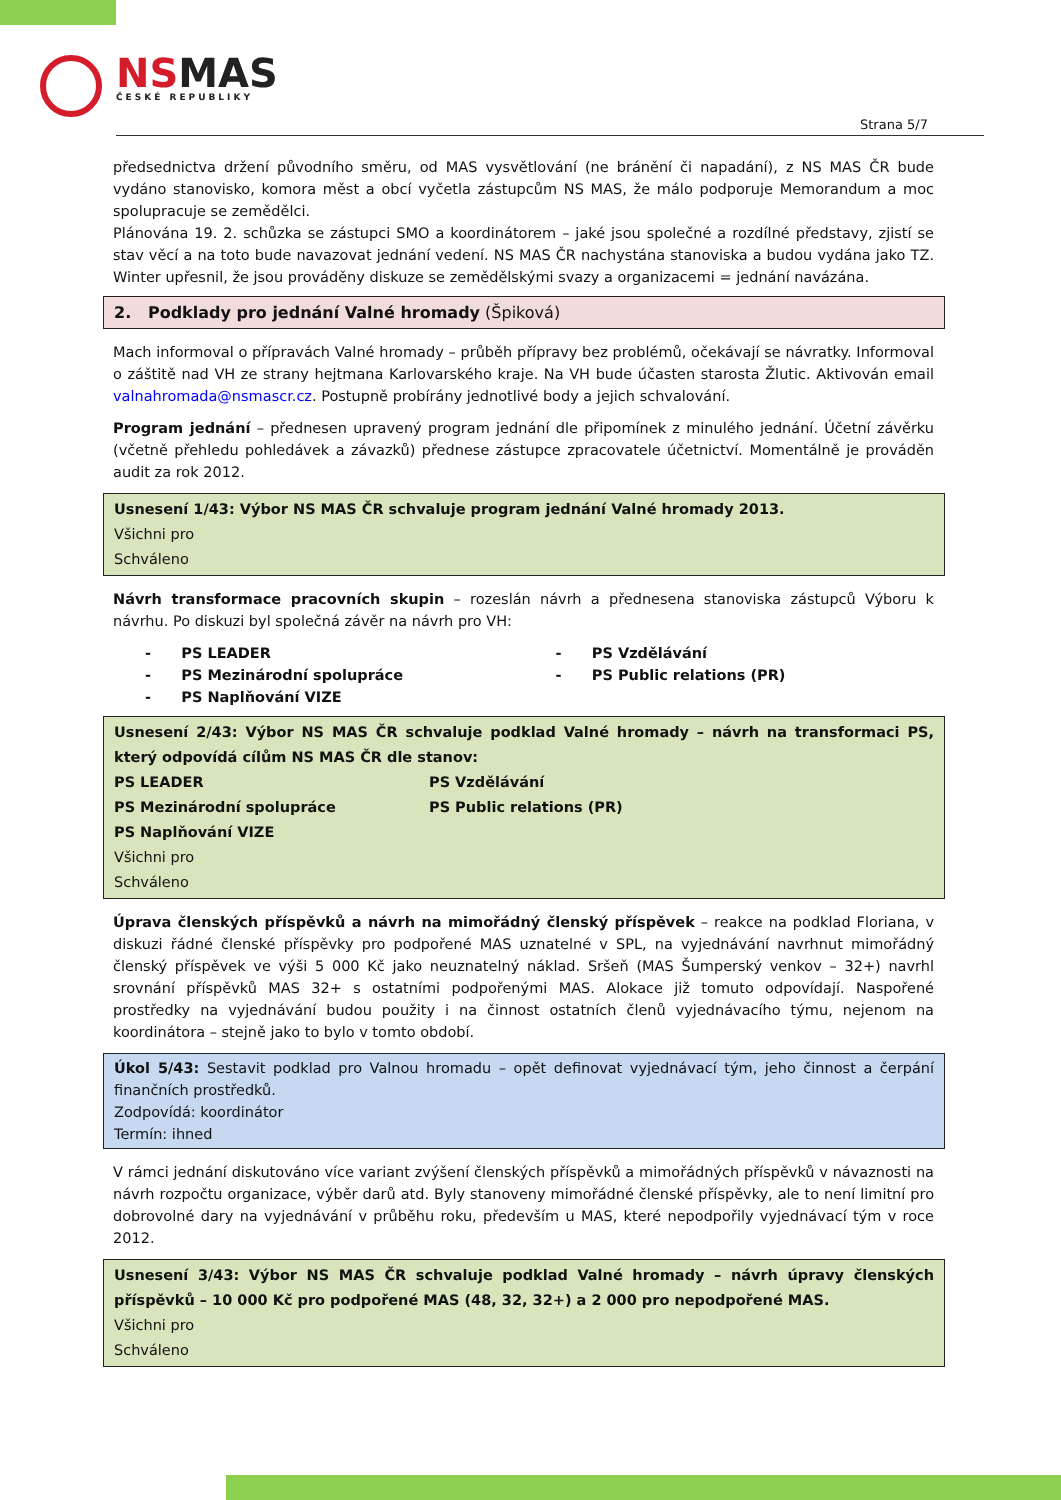NSMAS
ČESKÉ REPUBLIKY
Strana 5/7
předsednictva držení původního směru, od MAS vysvětlování (ne bránění či napadání), z NS MAS ČR bude vydáno stanovisko, komora měst a obcí vyčetla zástupcům NS MAS, že málo podporuje Memorandum a moc spolupracuje se zemědělci.
Plánována 19. 2. schůzka se zástupci SMO a koordinátorem – jaké jsou společné a rozdílné představy, zjistí se stav věcí a na toto bude navazovat jednání vedení. NS MAS ČR nachystána stanoviska a budou vydána jako TZ. Winter upřesnil, že jsou prováděny diskuze se zemědělskými svazy a organizacemi = jednání navázána.
2. Podklady pro jednání Valné hromady (Špiková)
Mach informoval o přípravách Valné hromady – průběh přípravy bez problémů, očekávají se návratky. Informoval o záštitě nad VH ze strany hejtmana Karlovarského kraje. Na VH bude účasten starosta Žlutic. Aktivován email valnahromada@nsmascr.cz. Postupně probírány jednotlivé body a jejich schvalování.
Program jednání – přednesen upravený program jednání dle připomínek z minulého jednání. Účetní závěrku (včetně přehledu pohledávek a závazků) přednese zástupce zpracovatele účetnictví. Momentálně je prováděn audit za rok 2012.
Usnesení 1/43: Výbor NS MAS ČR schvaluje program jednání Valné hromady 2013.
Všichni pro
Schváleno
Návrh transformace pracovních skupin – rozeslán návrh a přednesena stanoviska zástupců Výboru k návrhu. Po diskuzi byl společná závěr na návrh pro VH:
- PS LEADER
- PS Mezinárodní spolupráce
- PS Naplňování VIZE
- PS Vzdělávání
- PS Public relations (PR)
Usnesení 2/43: Výbor NS MAS ČR schvaluje podklad Valné hromady – návrh na transformaci PS, který odpovídá cílům NS MAS ČR dle stanov:
PS LEADER
PS Mezinárodní spolupráce
PS Naplňování VIZE
PS Vzdělávání
PS Public relations (PR)
Všichni pro
Schváleno
Úprava členských příspěvků a návrh na mimořádný členský příspěvek – reakce na podklad Floriana, v diskuzi řádné členské příspěvky pro podpořené MAS uznatelné v SPL, na vyjednávání navrhnut mimořádný členský příspěvek ve výši 5 000 Kč jako neuznatelný náklad. Sršeň (MAS Šumperský venkov – 32+) navrhl srovnání příspěvků MAS 32+ s ostatními podpořenými MAS. Alokace již tomuto odpovídají. Naspořené prostředky na vyjednávání budou použity i na činnost ostatních členů vyjednávacího týmu, nejenom na koordinátora – stejně jako to bylo v tomto období.
Úkol 5/43: Sestavit podklad pro Valnou hromadu – opět definovat vyjednávací tým, jeho činnost a čerpání finančních prostředků.
Zodpovídá: koordinátor
Termín: ihned
V rámci jednání diskutováno více variant zvýšení členských příspěvků a mimořádných příspěvků v návaznosti na návrh rozpočtu organizace, výběr darů atd. Byly stanoveny mimořádné členské příspěvky, ale to není limitní pro dobrovolné dary na vyjednávání v průběhu roku, především u MAS, které nepodpořily vyjednávací tým v roce 2012.
Usnesení 3/43: Výbor NS MAS ČR schvaluje podklad Valné hromady – návrh úpravy členských příspěvků – 10 000 Kč pro podpořené MAS (48, 32, 32+) a 2 000 pro nepodpořené MAS.
Všichni pro
Schváleno